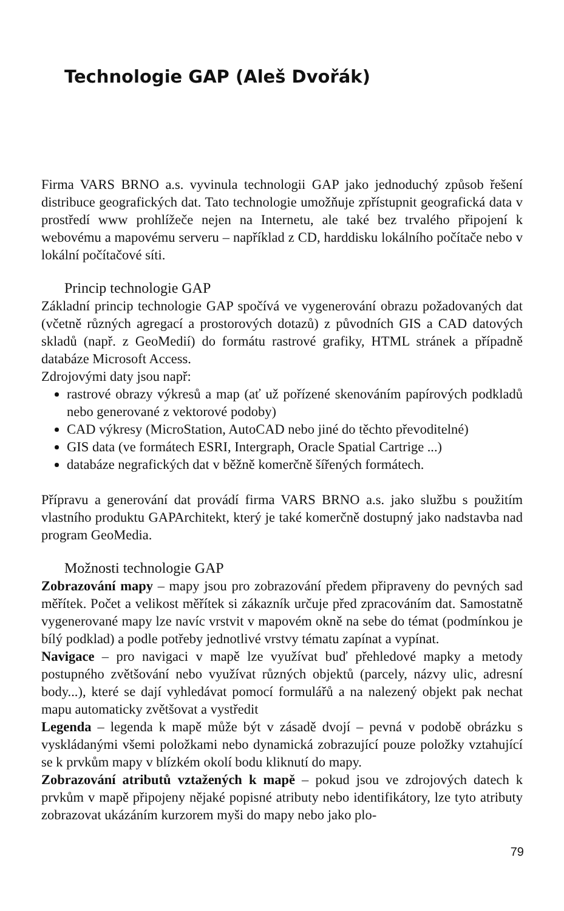Technologie GAP (Aleš Dvořák)
Firma VARS BRNO a.s. vyvinula technologii GAP jako jednoduchý způsob řešení distribuce geografických dat. Tato technologie umožňuje zpřístupnit geografická data v prostředí www prohlížeče nejen na Internetu, ale také bez trvalého připojení k webovému a mapovému serveru – například z CD, harddisku lokálního počítače nebo v lokální počítačové síti.
Princip technologie GAP
Základní princip technologie GAP spočívá ve vygenerování obrazu požadovaných dat (včetně různých agregací a prostorových dotazů) z původních GIS a CAD datových skladů (např. z GeoMedií) do formátu rastrové grafiky, HTML stránek a případně databáze Microsoft Access.
Zdrojovými daty jsou např:
rastrové obrazy výkresů a map (ať už pořízené skenováním papírových podkladů nebo generované z vektorové podoby)
CAD výkresy (MicroStation, AutoCAD nebo jiné do těchto převoditelné)
GIS data (ve formátech ESRI, Intergraph, Oracle Spatial Cartrige ...)
databáze negrafických dat v běžně komerčně šířených formátech.
Přípravu a generování dat provádí firma VARS BRNO a.s. jako službu s použitím vlastního produktu GAPArchitekt, který je také komerčně dostupný jako nadstavba nad program GeoMedia.
Možnosti technologie GAP
Zobrazování mapy – mapy jsou pro zobrazování předem připraveny do pevných sad měřítek. Počet a velikost měřítek si zákazník určuje před zpracováním dat. Samostatně vygenerované mapy lze navíc vrstvit v mapovém okně na sebe do témat (podmínkou je bílý podklad) a podle potřeby jednotlivé vrstvy tématu zapínat a vypínat.
Navigace – pro navigaci v mapě lze využívat buď přehledové mapky a metody postupného zvětšování nebo využívat různých objektů (parcely, názvy ulic, adresní body...), které se dají vyhledávat pomocí formulářů a na nalezený objekt pak nechat mapu automaticky zvětšovat a vystředit
Legenda – legenda k mapě může být v zásadě dvojí – pevná v podobě obrázku s vyskládanými všemi položkami nebo dynamická zobrazující pouze položky vztahující se k prvkům mapy v blízkém okolí bodu kliknutí do mapy.
Zobrazování atributů vztažených k mapě – pokud jsou ve zdrojových datech k prvkům v mapě připojeny nějaké popisné atributy nebo identifikátory, lze tyto atributy zobrazovat ukázáním kurzorem myši do mapy nebo jako plo-
79